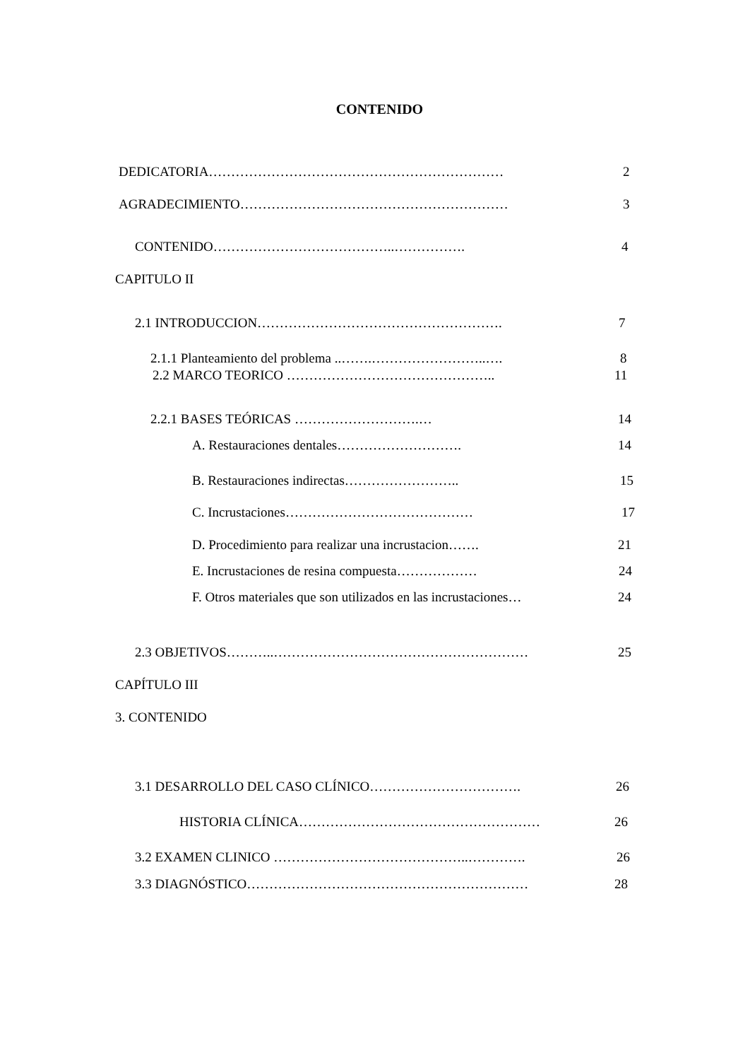CONTENIDO
DEDICATORIA………………………………………………………… 2
AGRADECIMIENTO…………………………………………………… 3
CONTENIDO…………………………………..……………. 4
CAPITULO II
2.1 INTRODUCCION………………………………………………. 7
2.1.1 Planteamiento del problema ..…….……………………..…. 8
2.2 MARCO TEORICO ……………………………………….. 11
2.2.1 BASES TEÓRICAS ……………………….… 14
A. Restauraciones dentales………………………. 14
B. Restauraciones indirectas…………………….. 15
C. Incrustaciones…………………………………… 17
D. Procedimiento para realizar una incrustacion……. 21
E. Incrustaciones de resina compuesta……………… 24
F. Otros materiales que son utilizados en las incrustaciones… 24
2.3 OBJETIVOS………..………………………………………………… 25
CAPÍTULO III
3. CONTENIDO
3.1 DESARROLLO DEL CASO CLÍNICO……………………………. 26
HISTORIA CLÍNICA……………………………………………… 26
3.2 EXAMEN CLINICO ……………………………………..…………. 26
3.3 DIAGNÓSTICO……………………………………………………… 28